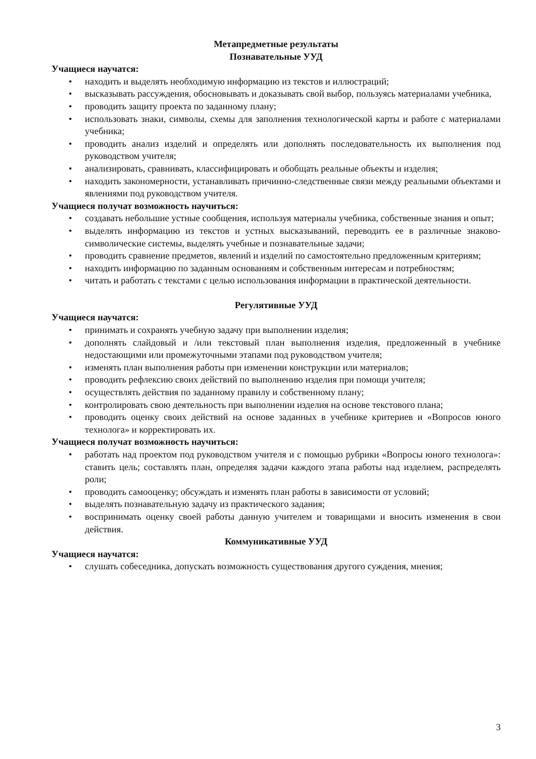Метапредметные результаты
Познавательные УУД
Учащиеся научатся:
• находить и выделять необходимую информацию из текстов и иллюстраций;
• высказывать рассуждения, обосновывать и доказывать свой выбор, пользуясь материалами учебника,
• проводить защиту проекта по заданному плану;
• использовать знаки, символы, схемы для заполнения технологической карты и работе с материалами учебника;
• проводить анализ изделий и определять или дополнять последовательность их выполнения под руководством учителя;
• анализировать, сравнивать, классифицировать и обобщать реальные объекты и изделия;
• находить закономерности, устанавливать причинно-следственные связи между реальными объектами и явлениями под руководством учителя.
Учащиеся получат возможность научиться:
• создавать небольшие устные сообщения, используя материалы учебника, собственные знания и опыт;
• выделять информацию из текстов и устных высказываний, переводить ее в различные знаково-символические системы, выделять учебные и познавательные задачи;
• проводить сравнение предметов, явлений и изделий по самостоятельно предложенным критериям;
• находить информацию по заданным основаниям и собственным интересам и потребностям;
• читать и работать с текстами с целью использования информации в практической деятельности.
Регулятивные УУД
Учащиеся научатся:
• принимать и сохранять учебную задачу при выполнении изделия;
• дополнять слайдовый и /или текстовый план выполнения изделия, предложенный в учебнике недостающими или промежуточными этапами под руководством учителя;
• изменять план выполнения работы при изменении конструкции или материалов;
• проводить рефлексию своих действий по выполнению изделия при помощи учителя;
• осуществлять действия по заданному правилу и собственному плану;
• контролировать свою деятельность при выполнении изделия на основе текстового плана;
• проводить оценку своих действий на основе заданных в учебнике критериев и «Вопросов юного технолога» и корректировать их.
Учащиеся получат возможность научиться:
• работать над проектом под руководством учителя и с помощью рубрики «Вопросы юного технолога»: ставить цель; составлять план, определяя задачи каждого этапа работы над изделием, распределять роли;
• проводить самооценку; обсуждать и изменять план работы в зависимости от условий;
• выделять познавательную задачу из практического задания;
• воспринимать оценку своей работы данную учителем и товарищами и вносить изменения в свои действия.
Коммуникативные УУД
Учащиеся научатся:
• слушать собеседника, допускать возможность существования другого суждения, мнения;
3